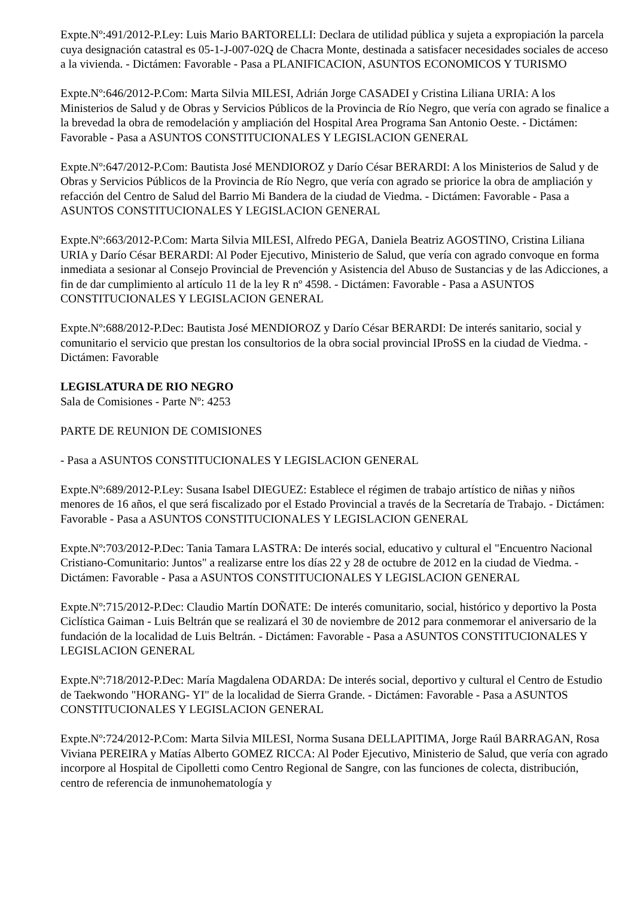Expte.Nº:491/2012-P.Ley: Luis Mario BARTORELLI: Declara de utilidad pública y sujeta a expropiación la parcela cuya designación catastral es 05-1-J-007-02Q de Chacra Monte, destinada a satisfacer necesidades sociales de acceso a la vivienda. - Dictámen: Favorable - Pasa a PLANIFICACION, ASUNTOS ECONOMICOS Y TURISMO
Expte.Nº:646/2012-P.Com: Marta Silvia MILESI, Adrián Jorge CASADEI y Cristina Liliana URIA: A los Ministerios de Salud y de Obras y Servicios Públicos de la Provincia de Río Negro, que vería con agrado se finalice a la brevedad la obra de remodelación y ampliación del Hospital Area Programa San Antonio Oeste. - Dictámen: Favorable - Pasa a ASUNTOS CONSTITUCIONALES Y LEGISLACION GENERAL
Expte.Nº:647/2012-P.Com: Bautista José MENDIOROZ y Darío César BERARDI: A los Ministerios de Salud y de Obras y Servicios Públicos de la Provincia de Río Negro, que vería con agrado se priorice la obra de ampliación y refacción del Centro de Salud del Barrio Mi Bandera de la ciudad de Viedma. - Dictámen: Favorable - Pasa a ASUNTOS CONSTITUCIONALES Y LEGISLACION GENERAL
Expte.Nº:663/2012-P.Com: Marta Silvia MILESI, Alfredo PEGA, Daniela Beatriz AGOSTINO, Cristina Liliana URIA y Darío César BERARDI: Al Poder Ejecutivo, Ministerio de Salud, que vería con agrado convoque en forma inmediata a sesionar al Consejo Provincial de Prevención y Asistencia del Abuso de Sustancias y de las Adicciones, a fin de dar cumplimiento al artículo 11 de la ley R nº 4598. - Dictámen: Favorable - Pasa a ASUNTOS CONSTITUCIONALES Y LEGISLACION GENERAL
Expte.Nº:688/2012-P.Dec: Bautista José MENDIOROZ y Darío César BERARDI: De interés sanitario, social y comunitario el servicio que prestan los consultorios de la obra social provincial IProSS en la ciudad de Viedma. - Dictámen: Favorable
LEGISLATURA DE RIO NEGRO
Sala de Comisiones - Parte Nº: 4253
PARTE DE REUNION DE COMISIONES
- Pasa a ASUNTOS CONSTITUCIONALES Y LEGISLACION GENERAL
Expte.Nº:689/2012-P.Ley: Susana Isabel DIEGUEZ: Establece el régimen de trabajo artístico de niñas y niños menores de 16 años, el que será fiscalizado por el Estado Provincial a través de la Secretaría de Trabajo. - Dictámen: Favorable - Pasa a ASUNTOS CONSTITUCIONALES Y LEGISLACION GENERAL
Expte.Nº:703/2012-P.Dec: Tania Tamara LASTRA: De interés social, educativo y cultural el "Encuentro Nacional Cristiano-Comunitario: Juntos" a realizarse entre los días 22 y 28 de octubre de 2012 en la ciudad de Viedma. - Dictámen: Favorable - Pasa a ASUNTOS CONSTITUCIONALES Y LEGISLACION GENERAL
Expte.Nº:715/2012-P.Dec: Claudio Martín DOÑATE: De interés comunitario, social, histórico y deportivo la Posta Ciclística Gaiman - Luis Beltrán que se realizará el 30 de noviembre de 2012 para conmemorar el aniversario de la fundación de la localidad de Luis Beltrán. - Dictámen: Favorable - Pasa a ASUNTOS CONSTITUCIONALES Y LEGISLACION GENERAL
Expte.Nº:718/2012-P.Dec: María Magdalena ODARDA: De interés social, deportivo y cultural el Centro de Estudio de Taekwondo "HORANG- YI" de la localidad de Sierra Grande. - Dictámen: Favorable - Pasa a ASUNTOS CONSTITUCIONALES Y LEGISLACION GENERAL
Expte.Nº:724/2012-P.Com: Marta Silvia MILESI, Norma Susana DELLAPITIMA, Jorge Raúl BARRAGAN, Rosa Viviana PEREIRA y Matías Alberto GOMEZ RICCA: Al Poder Ejecutivo, Ministerio de Salud, que vería con agrado incorpore al Hospital de Cipolletti como Centro Regional de Sangre, con las funciones de colecta, distribución, centro de referencia de inmunohematología y